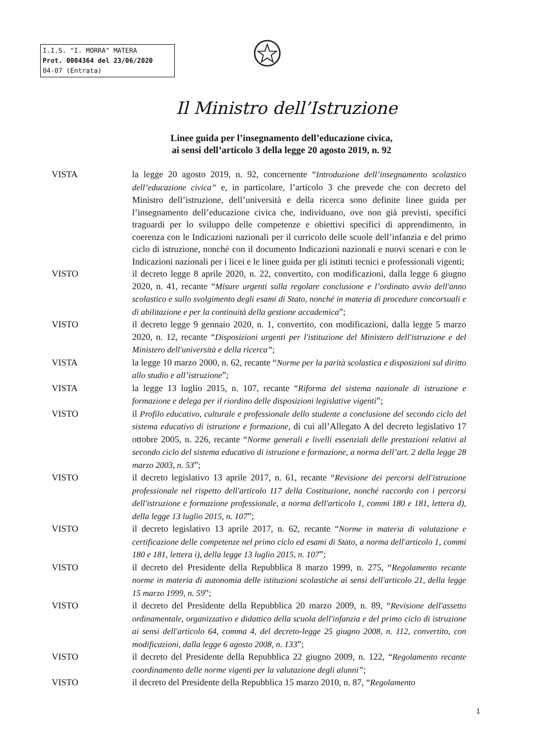I.I.S. "I. MORRA" MATERA
Prot. 0004364 del 23/06/2020
04-07 (Entrata)
Il Ministro dell’Istruzione
Linee guida per l’insegnamento dell’educazione civica,
ai sensi dell’articolo 3 della legge 20 agosto 2019, n. 92
VISTA la legge 20 agosto 2019, n. 92, concernente “Introduzione dell’insegnamento scolastico dell’educazione civica” e, in particolare, l’articolo 3 che prevede che con decreto del Ministro dell’istruzione, dell’università e della ricerca sono definite linee guida per l’insegnamento dell’educazione civica che, individuano, ove non già previsti, specifici traguardi per lo sviluppo delle competenze e obiettivi specifici di apprendimento, in coerenza con le Indicazioni nazionali per il curricolo delle scuole dell’infanzia e del primo ciclo di istruzione, nonché con il documento Indicazioni nazionali e nuovi scenari e con le Indicazioni nazionali per i licei e le linee guida per gli istituti tecnici e professionali vigenti;
VISTO il decreto legge 8 aprile 2020, n. 22, convertito, con modificazioni, dalla legge 6 giugno 2020, n. 41, recante “Misure urgenti sulla regolare conclusione e l’ordinato avvio dell'anno scolastico e sullo svolgimento degli esami di Stato, nonché in materia di procedure concorsuali e di abilitazione e per la continuità della gestione accademica”;
VISTO il decreto legge 9 gennaio 2020, n. 1, convertito, con modificazioni, dalla legge 5 marzo 2020, n. 12, recante “Disposizioni urgenti per l'istituzione del Ministero dell'istruzione e del Ministero dell'università e della ricerca”;
VISTA la legge 10 marzo 2000, n. 62, recante “Norme per la parità scolastica e disposizioni sul diritto allo studio e all’istruzione”;
VISTA la legge 13 luglio 2015, n. 107, recante “Riforma del sistema nazionale di istruzione e formazione e delega per il riordino delle disposizioni legislative vigenti”;
VISTO il Profilo educativo, culturale e professionale dello studente a conclusione del secondo ciclo del sistema educativo di istruzione e formazione, di cui all’Allegato A del decreto legislativo 17 ottobre 2005, n. 226, recante “Norme generali e livelli essenziali delle prestazioni relativi al secondo ciclo del sistema educativo di istruzione e formazione, a norma dell’art. 2 della legge 28 marzo 2003, n. 53”;
VISTO il decreto legislativo 13 aprile 2017, n. 61, recante “Revisione dei percorsi dell'istruzione professionale nel rispetto dell'articolo 117 della Costituzione, nonché raccordo con i percorsi dell'istruzione e formazione professionale, a norma dell'articolo 1, commi 180 e 181, lettera d), della legge 13 luglio 2015, n. 107”;
VISTO il decreto legislativo 13 aprile 2017, n. 62, recante “Norme in materia di valutazione e certificazione delle competenze nel primo ciclo ed esami di Stato, a norma dell'articolo 1, commi 180 e 181, lettera i), della legge 13 luglio 2015, n. 107”;
VISTO il decreto del Presidente della Repubblica 8 marzo 1999, n. 275, “Regolamento recante norme in materia di autonomia delle istituzioni scolastiche ai sensi dell'articolo 21, della legge 15 marzo 1999, n. 59”;
VISTO il decreto del Presidente della Repubblica 20 marzo 2009, n. 89, “Revisione dell'assetto ordinamentale, organizzativo e didattico della scuola dell'infanzia e del primo ciclo di istruzione ai sensi dell'articolo 64, comma 4, del decreto-legge 25 giugno 2008, n. 112, convertito, con modificazioni, dalla legge 6 agosto 2008, n. 133”;
VISTO il decreto del Presidente della Repubblica 22 giugno 2009, n. 122, “Regolamento recante coordinamento delle norme vigenti per la valutazione degli alunni”;
VISTO il decreto del Presidente della Repubblica 15 marzo 2010, n. 87, “Regolamento
1